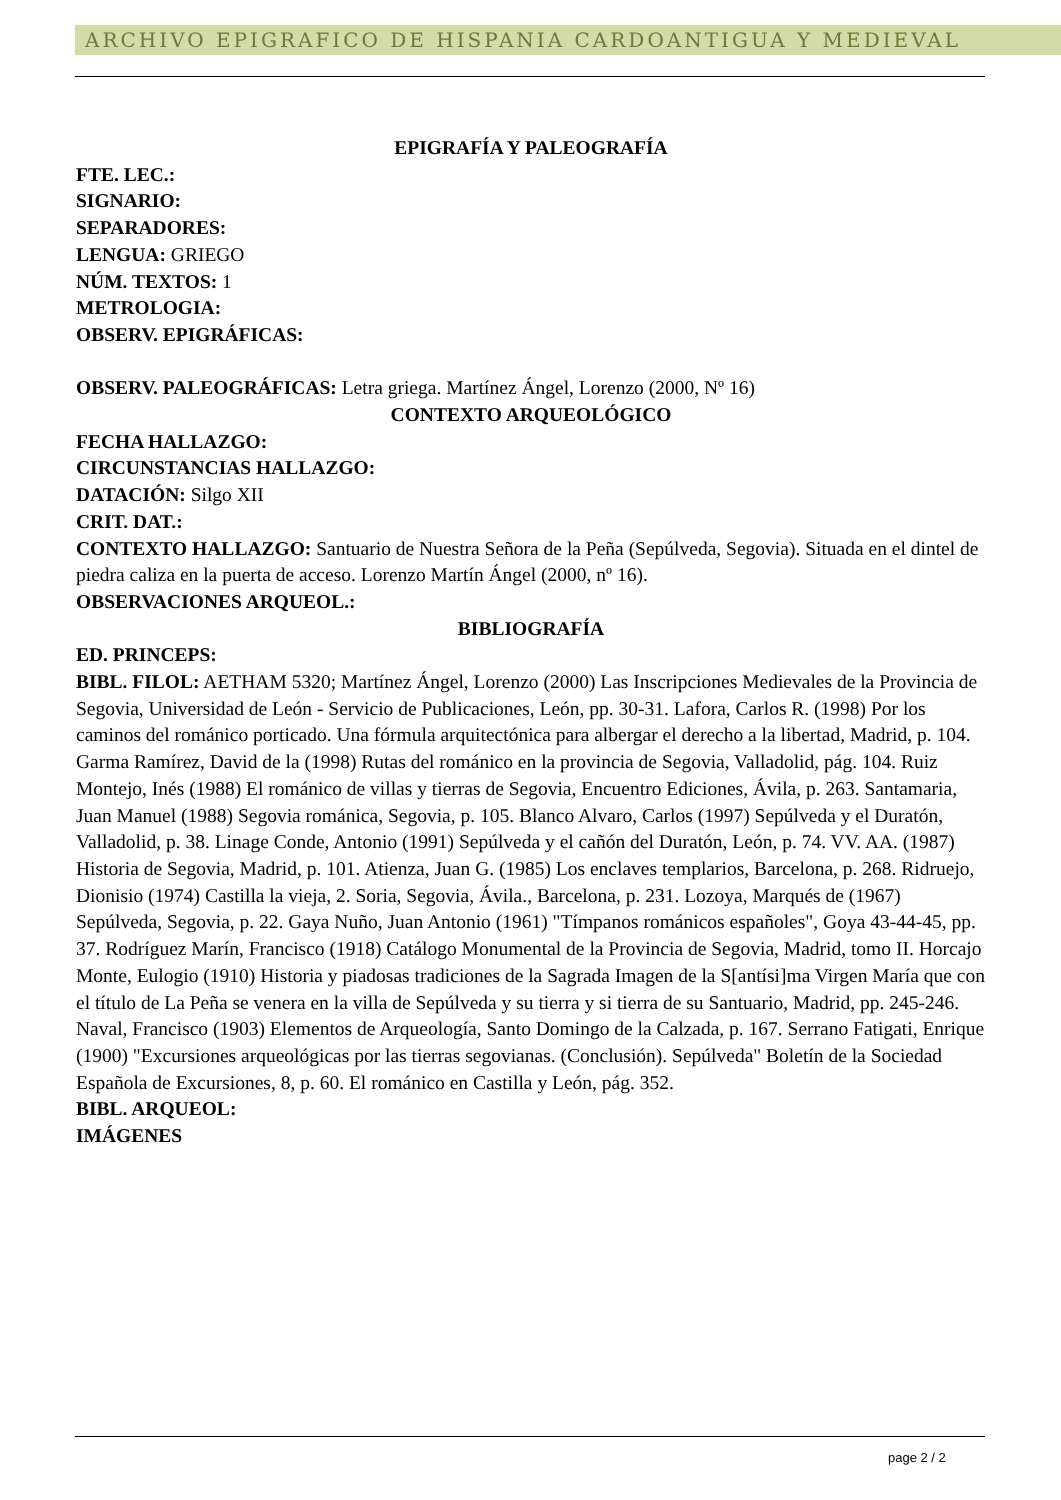ARCHIVO EPIGRAFICO DE HISPANIA CARDOANTIGUA Y MEDIEVAL
EPIGRAFÍA Y PALEOGRAFÍA
FTE. LEC.:
SIGNARIO:
SEPARADORES:
LENGUA: GRIEGO
NÚM. TEXTOS: 1
METROLOGIA:
OBSERV. EPIGRÁFICAS:
OBSERV. PALEOGRÁFICAS: Letra griega. Martínez Ángel, Lorenzo (2000, Nº 16)
CONTEXTO ARQUEOLÓGICO
FECHA HALLAZGO:
CIRCUNSTANCIAS HALLAZGO:
DATACIÓN: Silgo XII
CRIT. DAT.:
CONTEXTO HALLAZGO: Santuario de Nuestra Señora de la Peña (Sepúlveda, Segovia). Situada en el dintel de piedra caliza en la puerta de acceso. Lorenzo Martín Ángel (2000, nº 16).
OBSERVACIONES ARQUEOL.:
BIBLIOGRAFÍA
ED. PRINCEPS:
BIBL. FILOL: AETHAM 5320; Martínez Ángel, Lorenzo (2000) Las Inscripciones Medievales de la Provincia de Segovia, Universidad de León - Servicio de Publicaciones, León, pp. 30-31. Lafora, Carlos R. (1998) Por los caminos del románico porticado. Una fórmula arquitectónica para albergar el derecho a la libertad, Madrid, p. 104. Garma Ramírez, David de la (1998) Rutas del románico en la provincia de Segovia, Valladolid, pág. 104. Ruiz Montejo, Inés (1988) El románico de villas y tierras de Segovia, Encuentro Ediciones, Ávila, p. 263. Santamaria, Juan Manuel (1988) Segovia románica, Segovia, p. 105. Blanco Alvaro, Carlos (1997) Sepúlveda y el Duratón, Valladolid, p. 38. Linage Conde, Antonio (1991) Sepúlveda y el cañón del Duratón, León, p. 74. VV. AA. (1987) Historia de Segovia, Madrid, p. 101. Atienza, Juan G. (1985) Los enclaves templarios, Barcelona, p. 268. Ridruejo, Dionisio (1974) Castilla la vieja, 2. Soria, Segovia, Ávila., Barcelona, p. 231. Lozoya, Marqués de (1967) Sepúlveda, Segovia, p. 22. Gaya Nuño, Juan Antonio (1961) "Tímpanos románicos españoles", Goya 43-44-45, pp. 37. Rodríguez Marín, Francisco (1918) Catálogo Monumental de la Provincia de Segovia, Madrid, tomo II. Horcajo Monte, Eulogio (1910) Historia y piadosas tradiciones de la Sagrada Imagen de la S[antísi]ma Virgen María que con el título de La Peña se venera en la villa de Sepúlveda y su tierra y si tierra de su Santuario, Madrid, pp. 245-246. Naval, Francisco (1903) Elementos de Arqueología, Santo Domingo de la Calzada, p. 167. Serrano Fatigati, Enrique (1900) "Excursiones arqueológicas por las tierras segovianas. (Conclusión). Sepúlveda" Boletín de la Sociedad Española de Excursiones, 8, p. 60. El románico en Castilla y León, pág. 352.
BIBL. ARQUEOL:
IMÁGENES
page 2 / 2